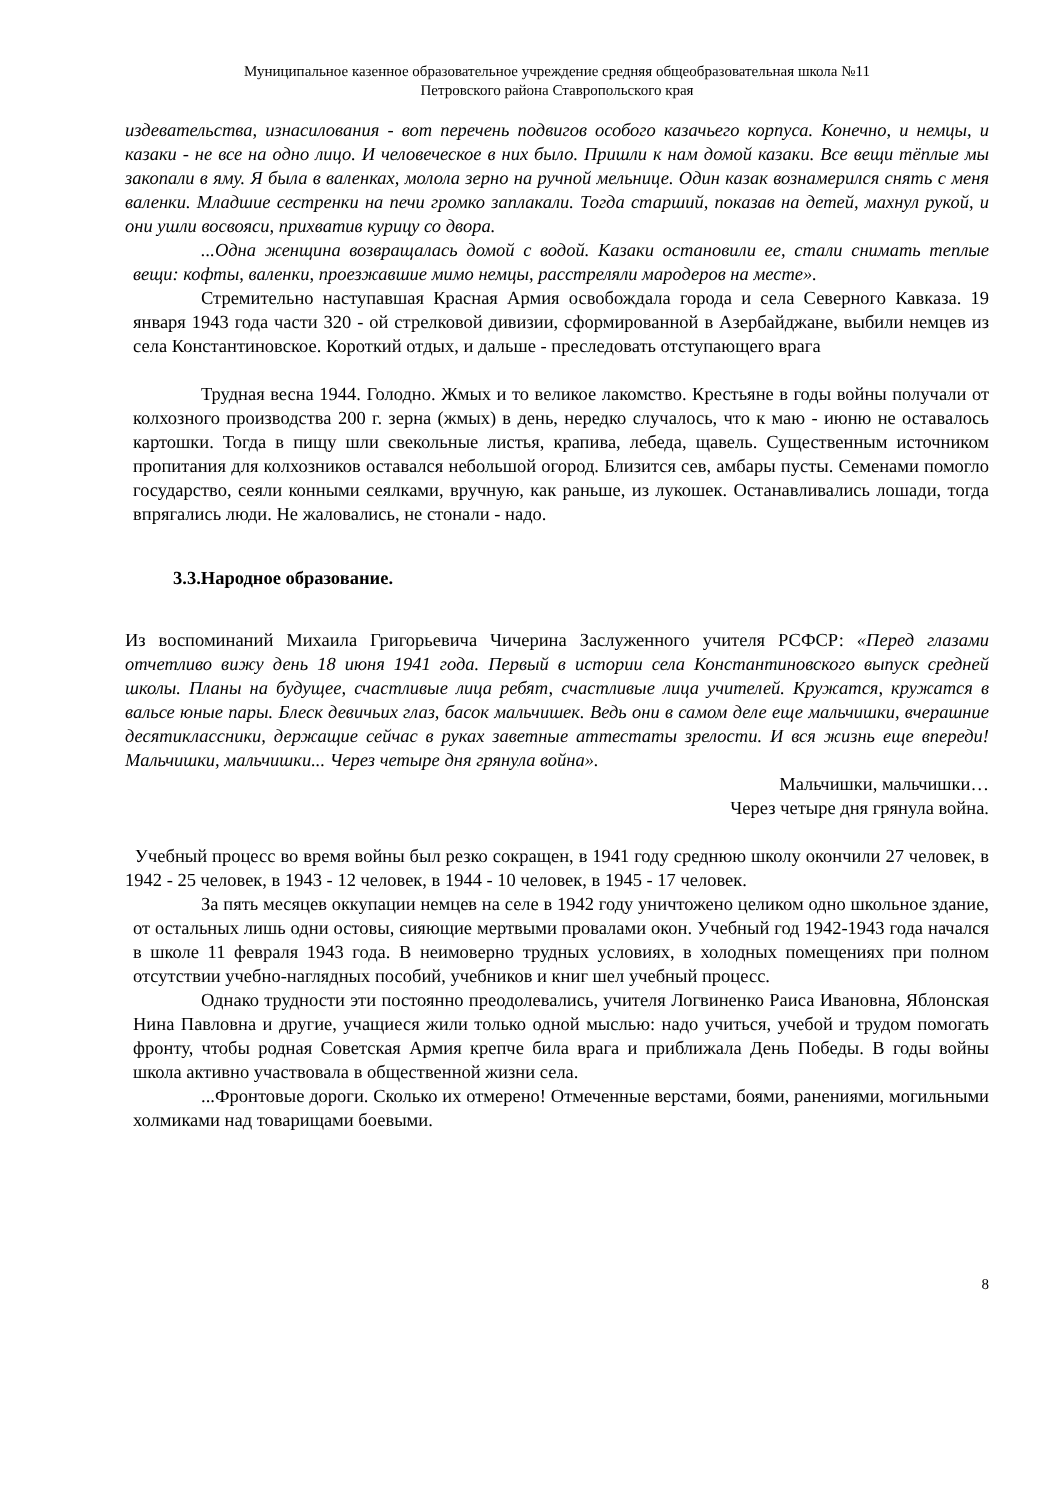Муниципальное казенное образовательное учреждение средняя общеобразовательная школа №11
Петровского района Ставропольского края
издевательства, изнасилования - вот перечень подвигов особого казачьего корпуса. Конечно, и немцы, и казаки - не все на одно лицо. И человеческое в них было. Пришли к нам домой казаки. Все вещи тёплые мы закопали в яму. Я была в валенках, молола зерно на ручной мельнице. Один казак вознамерился снять с меня валенки. Младшие сестренки на печи громко заплакали. Тогда старший, показав на детей, махнул рукой, и они ушли восвояси, прихватив курицу со двора.
...Одна женщина возвращалась домой с водой. Казаки остановили ее, стали снимать теплые вещи: кофты, валенки, проезжавшие мимо немцы, расстреляли мародеров на месте».
Стремительно наступавшая Красная Армия освобождала города и села Северного Кавказа. 19 января 1943 года части 320 - ой стрелковой дивизии, сформированной в Азербайджане, выбили немцев из села Константиновское. Короткий отдых, и дальше - преследовать отступающего врага
Трудная весна 1944. Голодно. Жмых и то великое лакомство. Крестьяне в годы войны получали от колхозного производства 200 г. зерна (жмых) в день, нередко случалось, что к маю - июню не оставалось картошки. Тогда в пищу шли свекольные листья, крапива, лебеда, щавель. Существенным источником пропитания для колхозников оставался небольшой огород. Близится сев, амбары пусты. Семенами помогло государство, сеяли конными сеялками, вручную, как раньше, из лукошек. Останавливались лошади, тогда впрягались люди. Не жаловались, не стонали - надо.
3.3.Народное образование.
Из воспоминаний Михаила Григорьевича Чичерина Заслуженного учителя РСФСР: «Перед глазами отчетливо вижу день 18 июня 1941 года. Первый в истории села Константиновского выпуск средней школы. Планы на будущее, счастливые лица ребят, счастливые лица учителей. Кружатся, кружатся в вальсе юные пары. Блеск девичьих глаз, басок мальчишек. Ведь они в самом деле еще мальчишки, вчерашние десятиклассники, держащие сейчас в руках заветные аттестаты зрелости. И вся жизнь еще впереди! Мальчишки, мальчишки... Через четыре дня грянула война».
Мальчишки, мальчишки…
Через четыре дня грянула война.
Учебный процесс во время войны был резко сокращен, в 1941 году среднюю школу окончили 27 человек, в 1942 - 25 человек, в 1943 - 12 человек, в 1944 - 10 человек, в 1945 - 17 человек.
За пять месяцев оккупации немцев на селе в 1942 году уничтожено целиком одно школьное здание, от остальных лишь одни остовы, сияющие мертвыми провалами окон. Учебный год 1942-1943 года начался в школе 11 февраля 1943 года. В неимоверно трудных условиях, в холодных помещениях при полном отсутствии учебно-наглядных пособий, учебников и книг шел учебный процесс.
Однако трудности эти постоянно преодолевались, учителя Логвиненко Раиса Ивановна, Яблонская Нина Павловна и другие, учащиеся жили только одной мыслью: надо учиться, учебой и трудом помогать фронту, чтобы родная Советская Армия крепче била врага и приближала День Победы. В годы войны школа активно участвовала в общественной жизни села.
...Фронтовые дороги. Сколько их отмерено! Отмеченные верстами, боями, ранениями, могильными холмиками над товарищами боевыми.
8